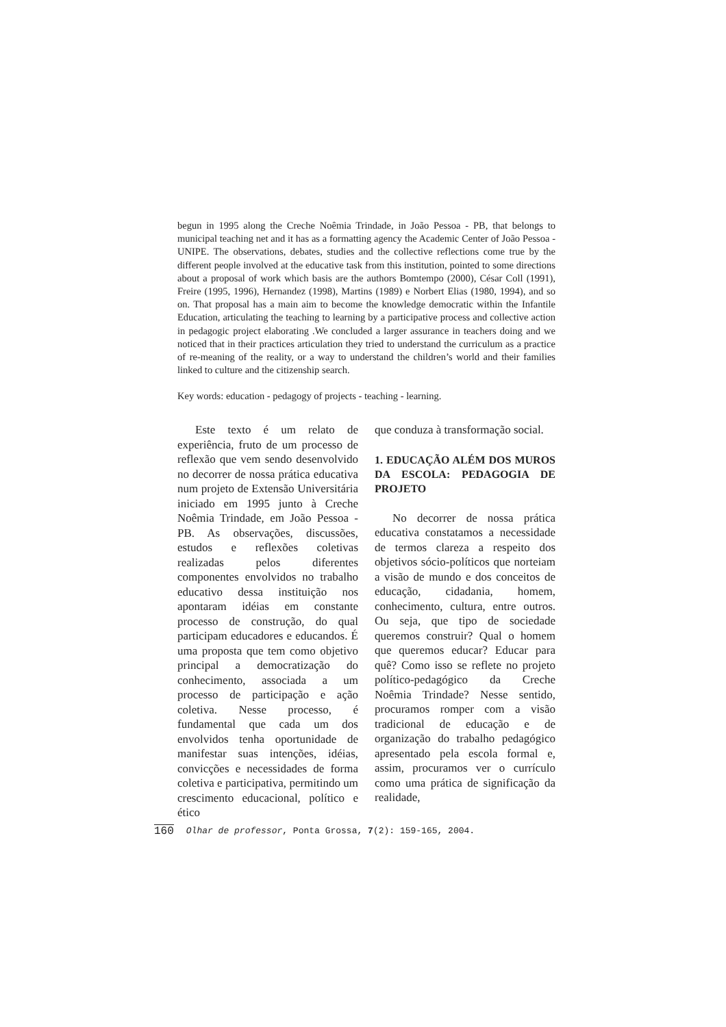begun in 1995 along the Creche Noêmia Trindade, in João Pessoa - PB, that belongs to municipal teaching net and it has as a formatting agency the Academic Center of João Pessoa - UNIPE. The observations, debates, studies and the collective reflections come true by the different people involved at the educative task from this institution, pointed to some directions about a proposal of work which basis are the authors Bomtempo (2000), César Coll (1991), Freire (1995, 1996), Hernandez (1998), Martins (1989) e Norbert Elias (1980, 1994), and so on. That proposal has a main aim to become the knowledge democratic within the Infantile Education, articulating the teaching to learning by a participative process and collective action in pedagogic project elaborating .We concluded a larger assurance in teachers doing and we noticed that in their practices articulation they tried to understand the curriculum as a practice of re-meaning of the reality, or a way to understand the children’s world and their families linked to culture and the citizenship search.
Key words: education - pedagogy of projects - teaching - learning.
Este texto é um relato de experiência, fruto de um processo de reflexão que vem sendo desenvolvido no decorrer de nossa prática educativa num projeto de Extensão Universitária iniciado em 1995 junto à Creche Noêmia Trindade, em João Pessoa - PB. As observações, discussões, estudos e reflexões coletivas realizadas pelos diferentes componentes envolvidos no trabalho educativo dessa instituição nos apontaram idéias em constante processo de construção, do qual participam educadores e educandos. É uma proposta que tem como objetivo principal a democratização do conhecimento, associada a um processo de participação e ação coletiva. Nesse processo, é fundamental que cada um dos envolvidos tenha oportunidade de manifestar suas intenções, idéias, convicções e necessidades de forma coletiva e participativa, permitindo um crescimento educacional, político e ético
que conduza à transformação social.
1. EDUCAÇÃO ALÉM DOS MUROS DA ESCOLA: PEDAGOGIA DE PROJETO
No decorrer de nossa prática educativa constatamos a necessidade de termos clareza a respeito dos objetivos sócio-políticos que norteiam a visão de mundo e dos conceitos de educação, cidadania, homem, conhecimento, cultura, entre outros. Ou seja, que tipo de sociedade queremos construir? Qual o homem que queremos educar? Educar para quê? Como isso se reflete no projeto político-pedagógico da Creche Noêmia Trindade? Nesse sentido, procuramos romper com a visão tradicional de educação e de organização do trabalho pedagógico apresentado pela escola formal e, assim, procuramos ver o currículo como uma prática de significação da realidade,
160 Olhar de professor, Ponta Grossa, 7(2): 159-165, 2004.